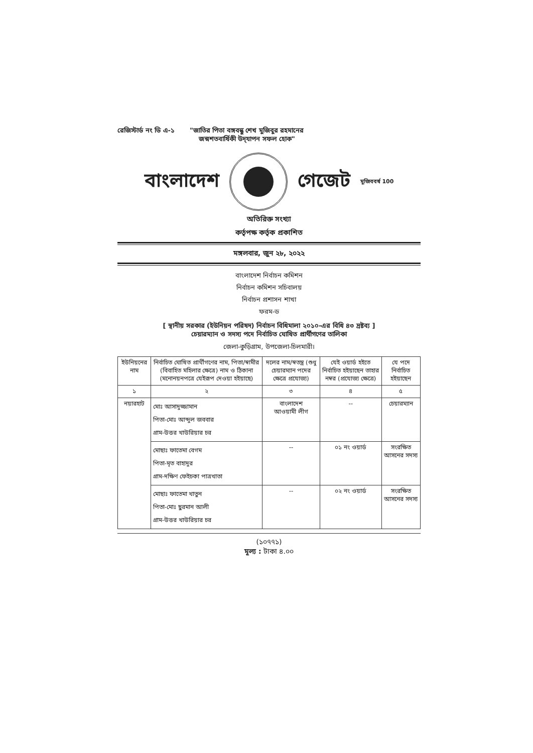রেজিস্টার্ড নং ডি এ-১ "জাতির পিতা বঙ্গবন্ধু শেখ মুজিবুর রহমানের
জন্মশতবার্ষিকী উদ্‌যাপন সফল হোক"
বাংলাদেশ গেজেট মুজিববর্ষ 100
অতিরিক্ত সংখ্যা
কর্তৃপক্ষ কর্তৃক প্রকাশিত
মঙ্গলবার, জুন ২৮, ২০২২
বাংলাদেশ নির্বাচন কমিশন
নির্বাচন কমিশন সচিবালয়
নির্বাচন প্রশাসন শাখা
ফরম-ড
[ স্থানীয় সরকার (ইউনিয়ন পরিষদ) নির্বাচন বিধিমালা ২০১০-এর বিধি ৪৩ দ্রষ্টব্য ]
চেয়ারম্যান ও সদস্য পদে নির্বাচিত ঘোষিত প্রার্থীগণের তালিকা
জেলা-কুড়িগ্রাম, উপজেলা-চিলমারী।
| ইউনিয়নের নাম | নির্বাচিত ঘোষিত প্রার্থীগণের নাম, পিতা/স্বামীর (বিবাহিত মহিলার ক্ষেত্রে) নাম ও ঠিকানা (মনোনয়নপত্রে যেইরূপ দেওয়া হইয়াছে) | দলের নাম/স্বতন্ত্র (শুধু চেয়ারম্যান পদের ক্ষেত্রে প্রযোজ্য) | যেই ওয়ার্ড হইতে নির্বাচিত হইয়াছেন তাহার নম্বর (প্রযোজ্য ক্ষেত্রে) | যে পদে নির্বাচিত হইয়াছেন |
| --- | --- | --- | --- | --- |
| ১ | ২ | ৩ | ৪ | ৫ |
| নয়ারহাট | মোঃ আসাদুজ্জামান পিতা-মোঃ আব্দুল জববার গ্রাম-উত্তর খাউরিয়ার চর | বাংলাদেশ আওয়ামী লীগ | -- | চেয়ারম্যান |
| | মোছাঃ ফাতেমা বেগম পিতা-মৃত বাহাদুর গ্রাম-দক্ষিণ ফেইচকা পাত্রখাতা | -- | ০১ নং ওয়ার্ড | সংরক্ষিত আসনের সদস্য |
| | মোছাঃ ফাতেমা খাতুন পিতা-মোঃ ছুরমান আলী গ্রাম-উত্তর খাউরিয়ার চর | -- | ০২ নং ওয়ার্ড | সংরক্ষিত আসনের সদস্য |
(১০৭৭১)
মূল্য : টাকা ৪.০০